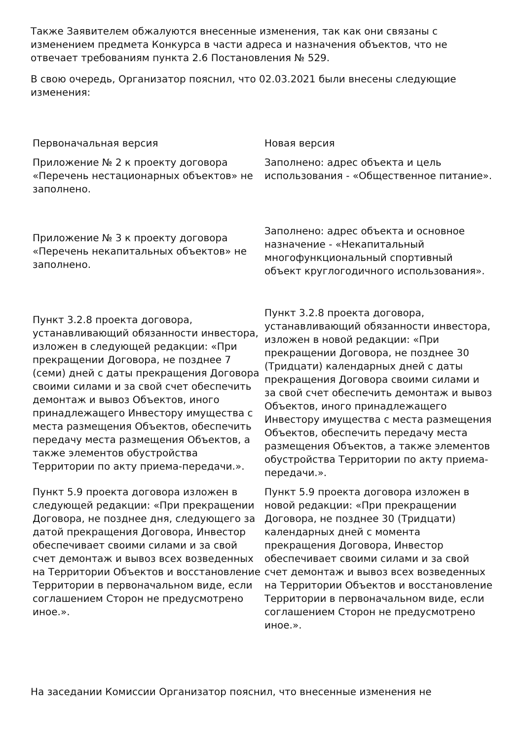Также Заявителем обжалуются внесенные изменения, так как они связаны с изменением предмета Конкурса в части адреса и назначения объектов, что не отвечает требованиям пункта 2.6 Постановления № 529.
В свою очередь, Организатор пояснил, что 02.03.2021 были внесены следующие изменения:
| Первоначальная версия | Новая версия |
| --- | --- |
| Приложение № 2 к проекту договора «Перечень нестационарных объектов» не заполнено. | Заполнено: адрес объекта и цель использования - «Общественное питание». |
| Приложение № 3 к проекту договора «Перечень некапитальных объектов» не заполнено. | Заполнено: адрес объекта и основное назначение - «Некапитальный многофункциональный спортивный объект круглогодичного использования». |
| Пункт 3.2.8 проекта договора, устанавливающий обязанности инвестора, изложен в следующей редакции: «При прекращении Договора, не позднее 7 (семи) дней с даты прекращения Договора своими силами и за свой счет обеспечить демонтаж и вывоз Объектов, иного принадлежащего Инвестору имущества с места размещения Объектов, обеспечить передачу места размещения Объектов, а также элементов обустройства Территории по акту приема-передачи.». | Пункт 3.2.8 проекта договора, устанавливающий обязанности инвестора, изложен в новой редакции: «При прекращении Договора, не позднее 30 (Тридцати) календарных дней с даты прекращения Договора своими силами и за свой счет обеспечить демонтаж и вывоз Объектов, иного принадлежащего Инвестору имущества с места размещения Объектов, обеспечить передачу места размещения Объектов, а также элементов обустройства Территории по акту приема-передачи.». |
| Пункт 5.9 проекта договора изложен в следующей редакции: «При прекращении Договора, не позднее дня, следующего за датой прекращения Договора, Инвестор обеспечивает своими силами и за свой счет демонтаж и вывоз всех возведенных на Территории Объектов и восстановление Территории в первоначальном виде, если соглашением Сторон не предусмотрено иное.». | Пункт 5.9 проекта договора изложен в новой редакции: «При прекращении Договора, не позднее 30 (Тридцати) календарных дней с момента прекращения Договора, Инвестор обеспечивает своими силами и за свой счет демонтаж и вывоз всех возведенных на Территории Объектов и восстановление Территории в первоначальном виде, если соглашением Сторон не предусмотрено иное.». |
На заседании Комиссии Организатор пояснил, что внесенные изменения не